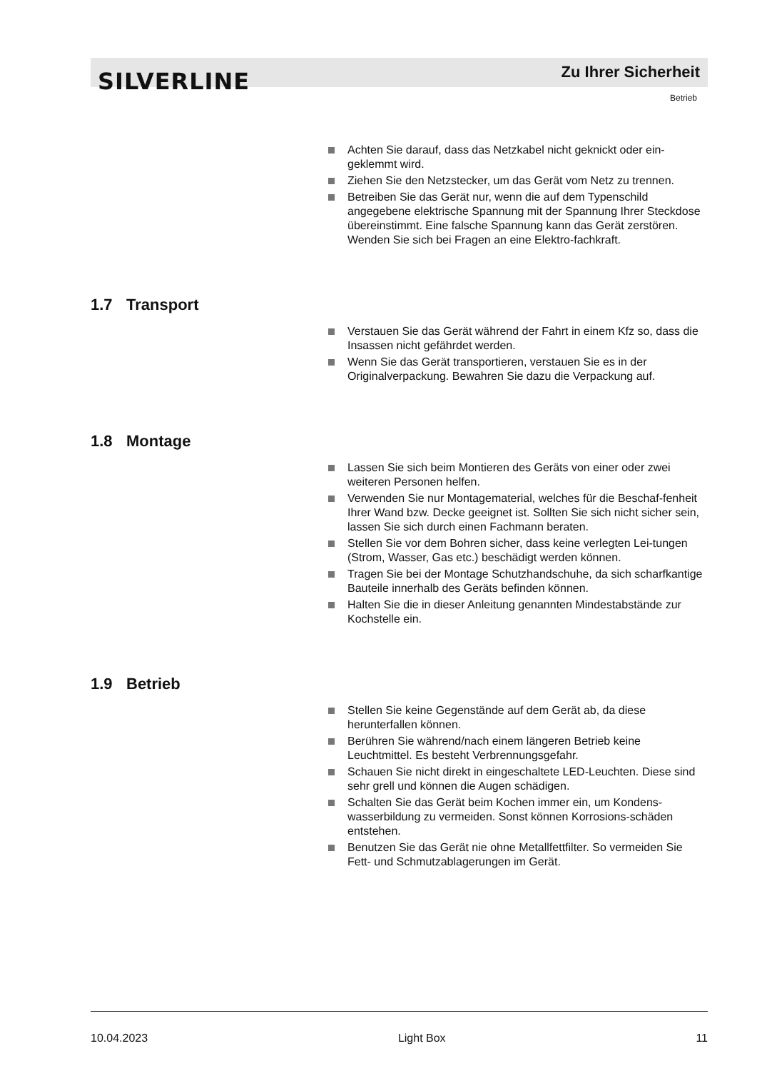SILVERLINE Zu Ihrer Sicherheit
Betrieb
Achten Sie darauf, dass das Netzkabel nicht geknickt oder ein-geklemmt wird.
Ziehen Sie den Netzstecker, um das Gerät vom Netz zu trennen.
Betreiben Sie das Gerät nur, wenn die auf dem Typenschild angegebene elektrische Spannung mit der Spannung Ihrer Steckdose übereinstimmt. Eine falsche Spannung kann das Gerät zerstören. Wenden Sie sich bei Fragen an eine Elektro-fachkraft.
1.7 Transport
Verstauen Sie das Gerät während der Fahrt in einem Kfz so, dass die Insassen nicht gefährdet werden.
Wenn Sie das Gerät transportieren, verstauen Sie es in der Originalverpackung. Bewahren Sie dazu die Verpackung auf.
1.8 Montage
Lassen Sie sich beim Montieren des Geräts von einer oder zwei weiteren Personen helfen.
Verwenden Sie nur Montagematerial, welches für die Beschaf-fenheit Ihrer Wand bzw. Decke geeignet ist. Sollten Sie sich nicht sicher sein, lassen Sie sich durch einen Fachmann beraten.
Stellen Sie vor dem Bohren sicher, dass keine verlegten Lei-tungen (Strom, Wasser, Gas etc.) beschädigt werden können.
Tragen Sie bei der Montage Schutzhandschuhe, da sich scharfkantige Bauteile innerhalb des Geräts befinden können.
Halten Sie die in dieser Anleitung genannten Mindestabstände zur Kochstelle ein.
1.9 Betrieb
Stellen Sie keine Gegenstände auf dem Gerät ab, da diese herunterfallen können.
Berühren Sie während/nach einem längeren Betrieb keine Leuchtmittel. Es besteht Verbrennungsgefahr.
Schauen Sie nicht direkt in eingeschaltete LED-Leuchten. Diese sind sehr grell und können die Augen schädigen.
Schalten Sie das Gerät beim Kochen immer ein, um Kondens-wasserbildung zu vermeiden. Sonst können Korrosions-schäden entstehen.
Benutzen Sie das Gerät nie ohne Metallfettfilter. So vermeiden Sie Fett- und Schmutzablagerungen im Gerät.
10.04.2023 Light Box 11